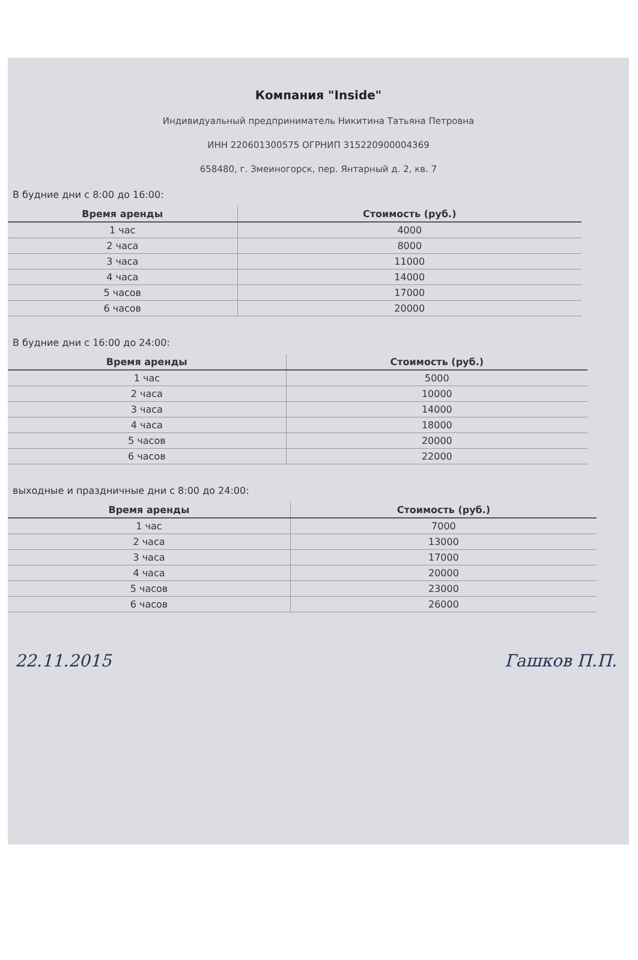Компания "Inside"
Индивидуальный предприниматель Никитина Татьяна Петровна
ИНН 220601300575 ОГРНИП 315220900004369
658480, г. Змеиногорск, пер. Янтарный д. 2, кв. 7
В будние дни с 8:00 до 16:00:
| Время аренды | Стоимость (руб.) |
| --- | --- |
| 1 час | 4000 |
| 2 часа | 8000 |
| 3 часа | 11000 |
| 4 часа | 14000 |
| 5 часов | 17000 |
| 6 часов | 20000 |
В будние дни с 16:00 до 24:00:
| Время аренды | Стоимость (руб.) |
| --- | --- |
| 1 час | 5000 |
| 2 часа | 10000 |
| 3 часа | 14000 |
| 4 часа | 18000 |
| 5 часов | 20000 |
| 6 часов | 22000 |
выходные и праздничные дни с 8:00 до 24:00:
| Время аренды | Стоимость (руб.) |
| --- | --- |
| 1 час | 7000 |
| 2 часа | 13000 |
| 3 часа | 17000 |
| 4 часа | 20000 |
| 5 часов | 23000 |
| 6 часов | 26000 |
22.11.2015 Гашков П.П.